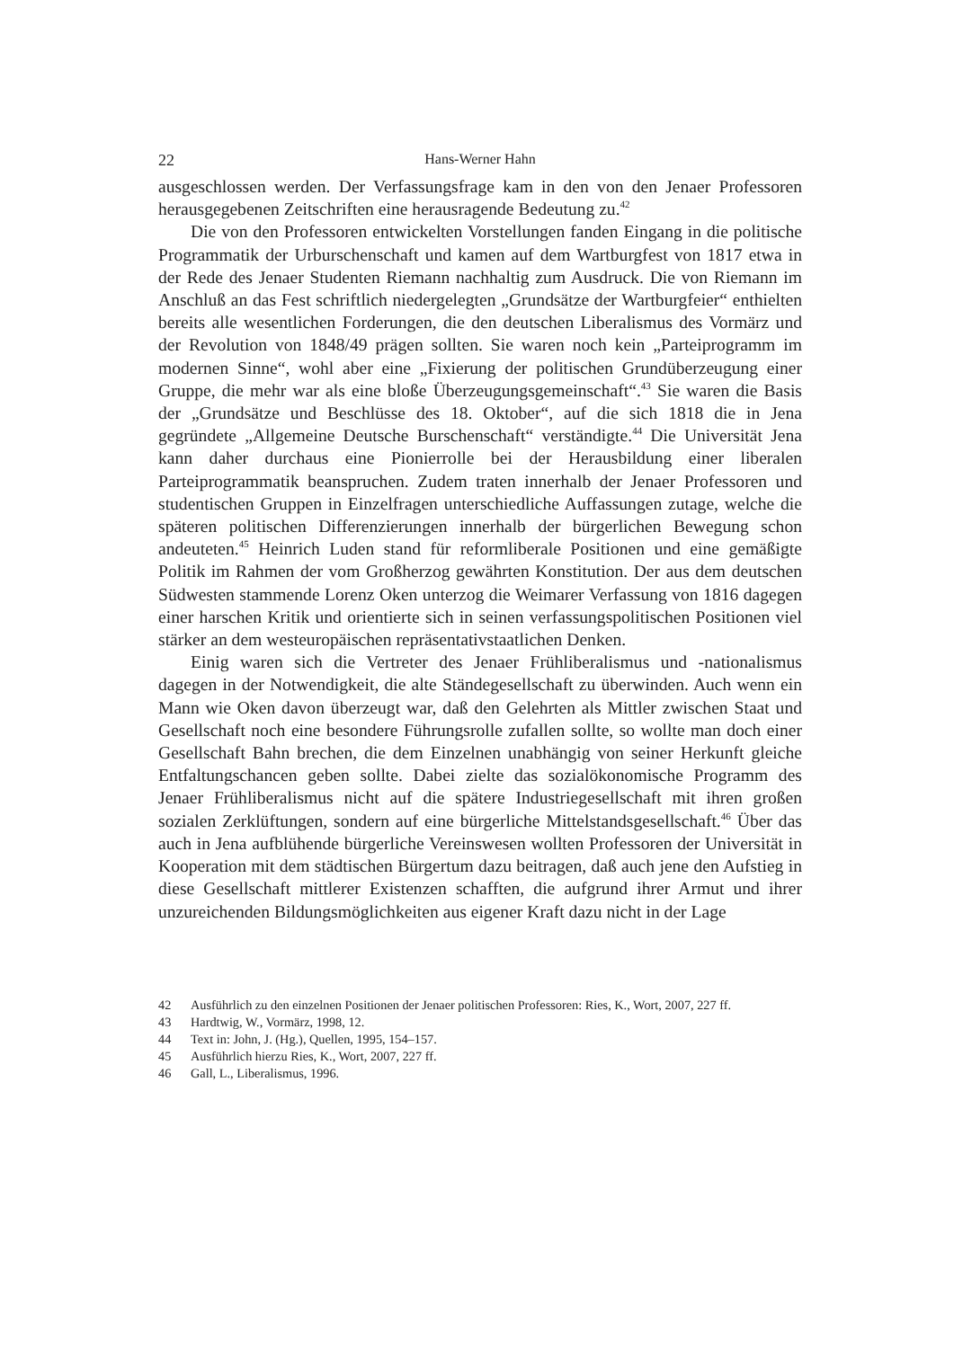22 Hans-Werner Hahn
ausgeschlossen werden. Der Verfassungsfrage kam in den von den Jenaer Professoren herausgegebenen Zeitschriften eine herausragende Bedeutung zu.<sup>42</sup>
Die von den Professoren entwickelten Vorstellungen fanden Eingang in die politische Programmatik der Urburschenschaft und kamen auf dem Wartburgfest von 1817 etwa in der Rede des Jenaer Studenten Riemann nachhaltig zum Ausdruck. Die von Riemann im Anschluß an das Fest schriftlich niedergelegten „Grundsätze der Wartburgfeier“ enthielten bereits alle wesentlichen Forderungen, die den deutschen Liberalismus des Vormärz und der Revolution von 1848/49 prägen sollten. Sie waren noch kein „Parteiprogramm im modernen Sinne“, wohl aber eine „Fixierung der politischen Grundüberzeugung einer Gruppe, die mehr war als eine bloße Überzeugungsgemeinschaft“.<sup>43</sup> Sie waren die Basis der „Grundsätze und Beschlüsse des 18. Oktober“, auf die sich 1818 die in Jena gegründete „Allgemeine Deutsche Burschenschaft“ verständigte.<sup>44</sup> Die Universität Jena kann daher durchaus eine Pionierrolle bei der Herausbildung einer liberalen Parteiprogrammatik beanspruchen. Zudem traten innerhalb der Jenaer Professoren und studentischen Gruppen in Einzelfragen unterschiedliche Auffassungen zutage, welche die späteren politischen Differenzierungen innerhalb der bürgerlichen Bewegung schon andeuteten.<sup>45</sup> Heinrich Luden stand für reformliberale Positionen und eine gemäßigte Politik im Rahmen der vom Großherzog gewährten Konstitution. Der aus dem deutschen Südwesten stammende Lorenz Oken unterzog die Weimarer Verfassung von 1816 dagegen einer harschen Kritik und orientierte sich in seinen verfassungspolitischen Positionen viel stärker an dem westeuropäischen repräsentativstaatlichen Denken.
Einig waren sich die Vertreter des Jenaer Frühliberalismus und -nationalismus dagegen in der Notwendigkeit, die alte Ständegesellschaft zu überwinden. Auch wenn ein Mann wie Oken davon überzeugt war, daß den Gelehrten als Mittler zwischen Staat und Gesellschaft noch eine besondere Führungsrolle zufallen sollte, so wollte man doch einer Gesellschaft Bahn brechen, die dem Einzelnen unabhängig von seiner Herkunft gleiche Entfaltungschancen geben sollte. Dabei zielte das sozialökonomische Programm des Jenaer Frühliberalismus nicht auf die spätere Industriegesellschaft mit ihren großen sozialen Zerklüftungen, sondern auf eine bürgerliche Mittelstandsgesellschaft.<sup>46</sup> Über das auch in Jena aufblühende bürgerliche Vereinswesen wollten Professoren der Universität in Kooperation mit dem städtischen Bürgertum dazu beitragen, daß auch jene den Aufstieg in diese Gesellschaft mittlerer Existenzen schafften, die aufgrund ihrer Armut und ihrer unzureichenden Bildungsmöglichkeiten aus eigener Kraft dazu nicht in der Lage
42 Ausführlich zu den einzelnen Positionen der Jenaer politischen Professoren: Ries, K., Wort, 2007, 227 ff.
43 Hardtwig, W., Vormärz, 1998, 12.
44 Text in: John, J. (Hg.), Quellen, 1995, 154–157.
45 Ausführlich hierzu Ries, K., Wort, 2007, 227 ff.
46 Gall, L., Liberalismus, 1996.